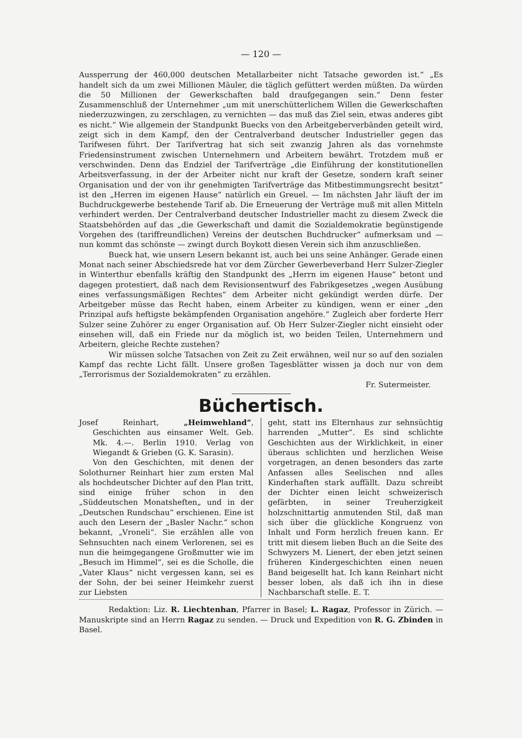— 120 —
Aussperrung der 460,000 deutschen Metallarbeiter nicht Tatsache geworden ist.“ „Es handelt sich da um zwei Millionen Mäuler, die täglich gefüttert werden müßten. Da würden die 50 Millionen der Gewerkschaften bald draufgegangen sein.“ Denn fester Zusammenschluß der Unternehmer „um mit unerschütterlichem Willen die Gewerkschaften niederzuzwingen, zu zerschlagen, zu vernichten — das muß das Ziel sein, etwas anderes gibt es nicht.“ Wie allgemein der Standpunkt Buecks von den Arbeitgeberverbänden geteilt wird, zeigt sich in dem Kampf, den der Centralverband deutscher Industrieller gegen das Tarifwesen führt. Der Tarifvertrag hat sich seit zwanzig Jahren als das vornehmste Friedensinstrument zwischen Unternehmern und Arbeitern bewährt. Trotzdem muß er verschwinden. Denn das Endziel der Tarifverträge „die Einführung der konstitutionellen Arbeitsverfassung, in der der Arbeiter nicht nur kraft der Gesetze, sondern kraft seiner Organisation und der von ihr genehmigten Tarifverträge das Mitbestimmungsrecht besitzt“ ist den „Herren im eigenen Hause“ natürlich ein Greuel. — Im nächsten Jahr läuft der im Buchdruckgewerbe bestehende Tarif ab. Die Erneuerung der Verträge muß mit allen Mitteln verhindert werden. Der Centralverband deutscher Industrieller macht zu diesem Zweck die Staatsbehörden auf das „die Gewerkschaft und damit die Sozialdemokratie begünstigende Vorgehen des (tariffreundlichen) Vereins der deutschen Buchdrucker“ aufmerksam und — nun kommt das schönste — zwingt durch Boykott diesen Verein sich ihm anzuschließen.
Bueck hat, wie unsern Lesern bekannt ist, auch bei uns seine Anhänger. Gerade einen Monat nach seiner Abschiedsrede hat vor dem Zürcher Gewerbeverband Herr Sulzer-Ziegler in Winterthur ebenfalls kräftig den Standpunkt des „Herrn im eigenen Hause“ betont und dagegen protestiert, daß nach dem Revisionsentwurf des Fabrikgesetzes „wegen Ausübung eines verfassungsmäßigen Rechtes“ dem Arbeiter nicht gekündigt werden dürfe. Der Arbeitgeber müsse das Recht haben, einem Arbeiter zu kündigen, wenn er einer „den Prinzipal aufs heftigste bekämpfenden Organisation angehöre.“ Zugleich aber forderte Herr Sulzer seine Zuhörer zu enger Organisation auf. Ob Herr Sulzer-Ziegler nicht einsieht oder einsehen will, daß ein Friede nur da möglich ist, wo beiden Teilen, Unternehmern und Arbeitern, gleiche Rechte zustehen?
Wir müssen solche Tatsachen von Zeit zu Zeit erwähnen, weil nur so auf den sozialen Kampf das rechte Licht fällt. Unsere großen Tagesblätter wissen ja doch nur von dem „Terrorismus der Sozialdemokraten“ zu erzählen.
Fr. Sutermeister.
Büchertisch.
Josef Reinhart, „Heimwehland“, Geschichten aus einsamer Welt. Geb. Mk. 4.—. Berlin 1910. Verlag von Wiegandt & Grieben (G. K. Sarasin).
Von den Geschichten, mit denen der Solothurner Reinhart hier zum ersten Mal als hochdeutscher Dichter auf den Plan tritt, sind einige früher schon in den „Süddeutschen Monatsheften„ und in der „Deutschen Rundschau“ erschienen. Eine ist auch den Lesern der „Basler Nachr.“ schon bekannt, „Vroneli“. Sie erzählen alle von Sehnsuchten nach einem Verlorenen, sei es nun die heimgegangene Großmutter wie im „Besuch im Himmel“, sei es die Scholle, die „Vater Klaus“ nicht vergessen kann, sei es der Sohn, der bei seiner Heimkehr zuerst zur Liebsten
geht, statt ins Elternhaus zur sehnsüchtig harrenden „Mutter“. Es sind schlichte Geschichten aus der Wirklichkeit, in einer überaus schlichten und herzlichen Weise vorgetragen, an denen besonders das zarte Anfassen alles Seelischen nnd alles Kinderhaften stark auffällt. Dazu schreibt der Dichter einen leicht schweizerisch gefärbten, in seiner Treuherzigkeit holzschnittartig anmutenden Stil, daß man sich über die glückliche Kongruenz von Inhalt und Form herzlich freuen kann. Er tritt mit diesem lieben Buch an die Seite des Schwyzers M. Lienert, der eben jetzt seinen früheren Kindergeschichten einen neuen Band beigesellt hat. Ich kann Reinhart nicht besser loben, als daß ich ihn in diese Nachbarschaft stelle. E. T.
Redaktion: Liz. R. Liechtenhan, Pfarrer in Basel; L. Ragaz, Professor in Zürich. — Manuskripte sind an Herrn Ragaz zu senden. — Druck und Expedition von R. G. Zbinden in Basel.